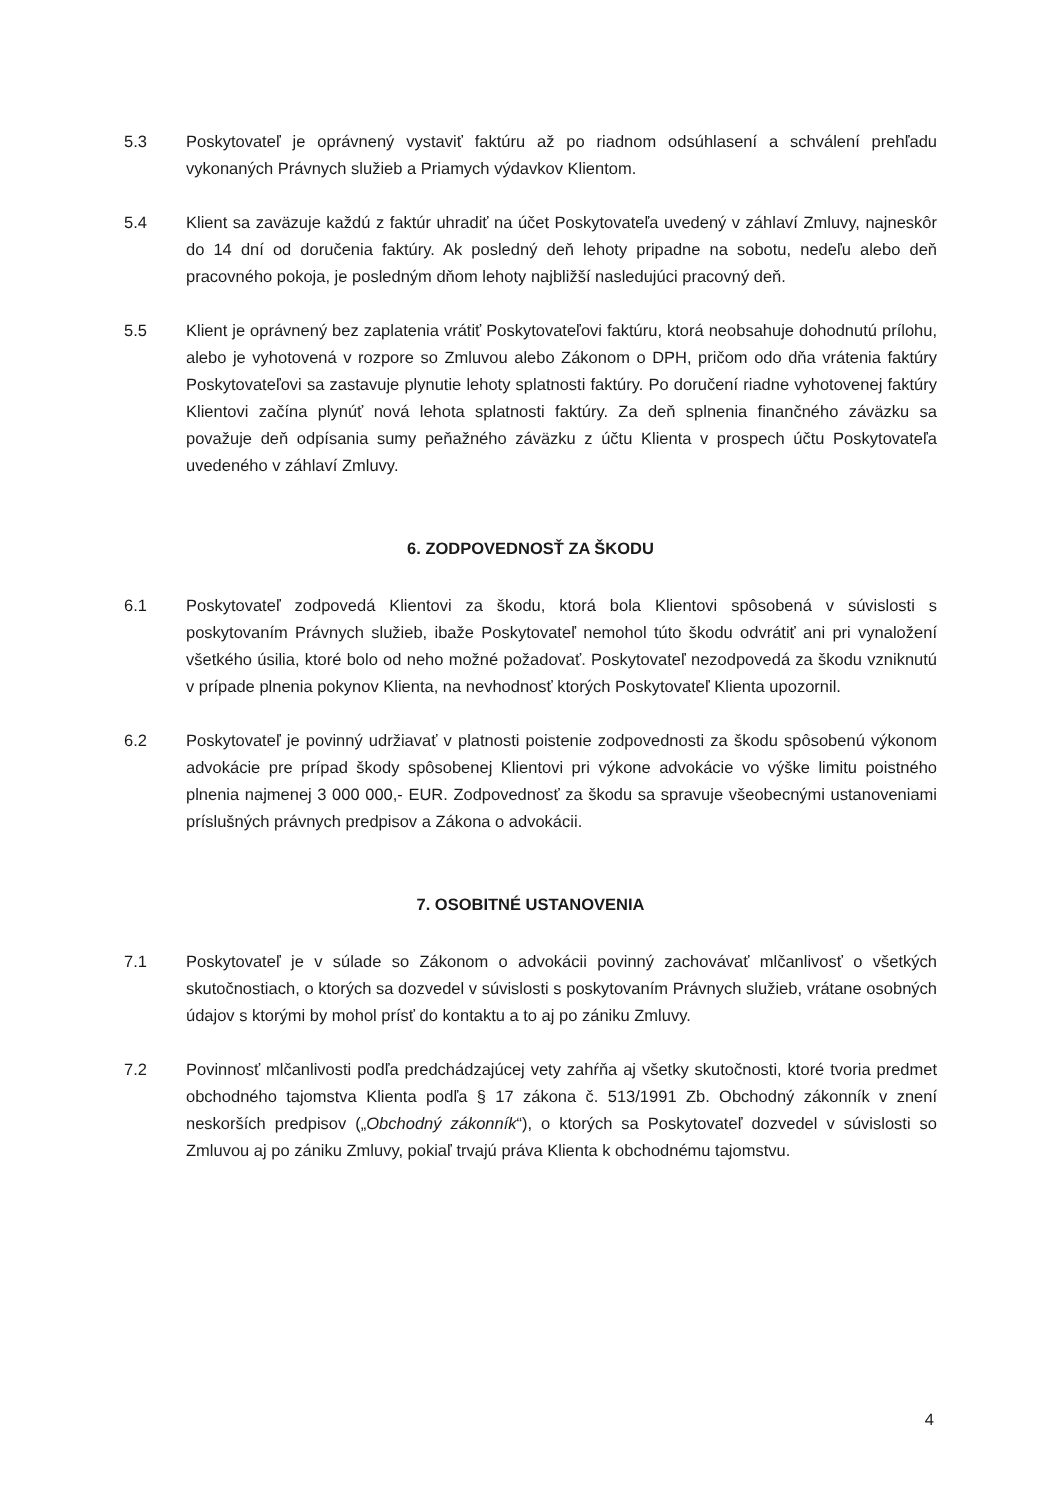5.3 Poskytovateľ je oprávnený vystaviť faktúru až po riadnom odsúhlasení a schválení prehľadu vykonaných Právnych služieb a Priamych výdavkov Klientom.
5.4 Klient sa zaväzuje každú z faktúr uhradiť na účet Poskytovateľa uvedený v záhlaví Zmluvy, najneskôr do 14 dní od doručenia faktúry. Ak posledný deň lehoty pripadne na sobotu, nedeľu alebo deň pracovného pokoja, je posledným dňom lehoty najbližší nasledujúci pracovný deň.
5.5 Klient je oprávnený bez zaplatenia vrátiť Poskytovateľovi faktúru, ktorá neobsahuje dohodnutú prílohu, alebo je vyhotovená v rozpore so Zmluvou alebo Zákonom o DPH, pričom odo dňa vrátenia faktúry Poskytovateľovi sa zastavuje plynutie lehoty splatnosti faktúry. Po doručení riadne vyhotovenej faktúry Klientovi začína plynúť nová lehota splatnosti faktúry. Za deň splnenia finančného záväzku sa považuje deň odpísania sumy peňažného záväzku z účtu Klienta v prospech účtu Poskytovateľa uvedeného v záhlaví Zmluvy.
6. ZODPOVEDNOSŤ ZA ŠKODU
6.1 Poskytovateľ zodpovedá Klientovi za škodu, ktorá bola Klientovi spôsobená v súvislosti s poskytovaním Právnych služieb, ibaže Poskytovateľ nemohol túto škodu odvrátiť ani pri vynaložení všetkého úsilia, ktoré bolo od neho možné požadovať. Poskytovateľ nezodpovedá za škodu vzniknutú v prípade plnenia pokynov Klienta, na nevhodnosť ktorých Poskytovateľ Klienta upozornil.
6.2 Poskytovateľ je povinný udržiavať v platnosti poistenie zodpovednosti za škodu spôsobenú výkonom advokácie pre prípad škody spôsobenej Klientovi pri výkone advokácie vo výške limitu poistného plnenia najmenej 3 000 000,- EUR. Zodpovednosť za škodu sa spravuje všeobecnými ustanoveniami príslušných právnych predpisov a Zákona o advokácii.
7. OSOBITNÉ USTANOVENIA
7.1 Poskytovateľ je v súlade so Zákonom o advokácii povinný zachovávať mlčanlivosť o všetkých skutočnostiach, o ktorých sa dozvedel v súvislosti s poskytovaním Právnych služieb, vrátane osobných údajov s ktorými by mohol prísť do kontaktu a to aj po zániku Zmluvy.
7.2 Povinnosť mlčanlivosti podľa predchádzajúcej vety zahŕňa aj všetky skutočnosti, ktoré tvoria predmet obchodného tajomstva Klienta podľa § 17 zákona č. 513/1991 Zb. Obchodný zákonník v znení neskorších predpisov („Obchodný zákonník“), o ktorých sa Poskytovateľ dozvedel v súvislosti so Zmluvou aj po zániku Zmluvy, pokiaľ trvajú práva Klienta k obchodnému tajomstvu.
4